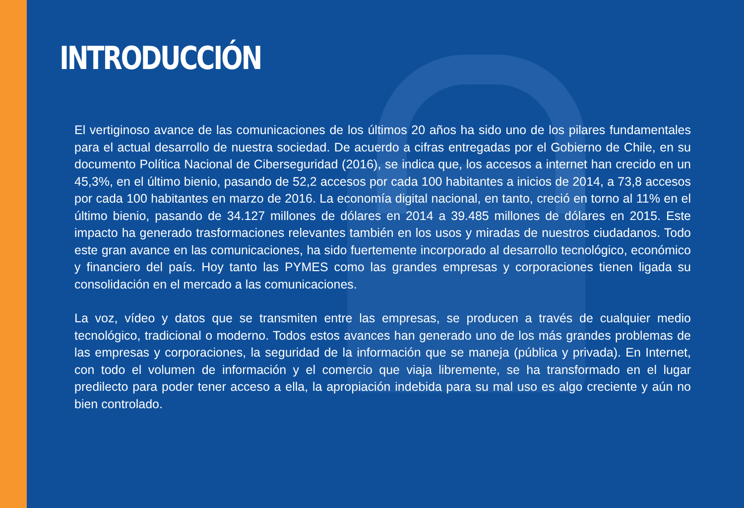INTRODUCCIÓN
El vertiginoso avance de las comunicaciones de los últimos 20 años ha sido uno de los pilares fundamentales para el actual desarrollo de nuestra sociedad. De acuerdo a cifras entregadas por el Gobierno de Chile, en su documento Política Nacional de Ciberseguridad (2016), se indica que, los accesos a internet han crecido en un 45,3%, en el último bienio, pasando de 52,2 accesos por cada 100 habitantes a inicios de 2014, a 73,8 accesos por cada 100 habitantes en marzo de 2016. La economía digital nacional, en tanto, creció en torno al 11% en el último bienio, pasando de 34.127 millones de dólares en 2014 a 39.485 millones de dólares en 2015. Este impacto ha generado trasformaciones relevantes también en los usos y miradas de nuestros ciudadanos. Todo este gran avance en las comunicaciones, ha sido fuertemente incorporado al desarrollo tecnológico, económico y financiero del país. Hoy tanto las PYMES como las grandes empresas y corporaciones tienen ligada su consolidación en el mercado a las comunicaciones.
La voz, vídeo y datos que se transmiten entre las empresas, se producen a través de cualquier medio tecnológico, tradicional o moderno. Todos estos avances han generado uno de los más grandes problemas de las empresas y corporaciones, la seguridad de la información que se maneja (pública y privada). En Internet, con todo el volumen de información y el comercio que viaja libremente, se ha transformado en el lugar predilecto para poder tener acceso a ella, la apropiación indebida para su mal uso es algo creciente y aún no bien controlado.